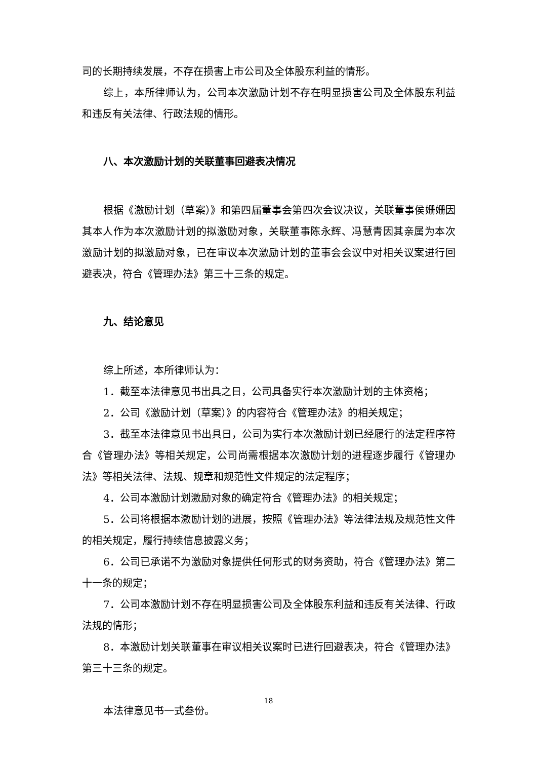司的长期持续发展，不存在损害上市公司及全体股东利益的情形。
综上，本所律师认为，公司本次激励计划不存在明显损害公司及全体股东利益和违反有关法律、行政法规的情形。
八、本次激励计划的关联董事回避表决情况
根据《激励计划（草案）》和第四届董事会第四次会议决议，关联董事侯姗姗因其本人作为本次激励计划的拟激励对象，关联董事陈永辉、冯慧青因其亲属为本次激励计划的拟激励对象，已在审议本次激励计划的董事会会议中对相关议案进行回避表决，符合《管理办法》第三十三条的规定。
九、结论意见
综上所述，本所律师认为：
1．截至本法律意见书出具之日，公司具备实行本次激励计划的主体资格；
2．公司《激励计划（草案）》的内容符合《管理办法》的相关规定；
3．截至本法律意见书出具日，公司为实行本次激励计划已经履行的法定程序符合《管理办法》等相关规定，公司尚需根据本次激励计划的进程逐步履行《管理办法》等相关法律、法规、规章和规范性文件规定的法定程序；
4．公司本激励计划激励对象的确定符合《管理办法》的相关规定；
5．公司将根据本激励计划的进展，按照《管理办法》等法律法规及规范性文件的相关规定，履行持续信息披露义务；
6．公司已承诺不为激励对象提供任何形式的财务资助，符合《管理办法》第二十一条的规定；
7．公司本激励计划不存在明显损害公司及全体股东利益和违反有关法律、行政法规的情形；
8．本激励计划关联董事在审议相关议案时已进行回避表决，符合《管理办法》第三十三条的规定。
本法律意见书一式叁份。
18